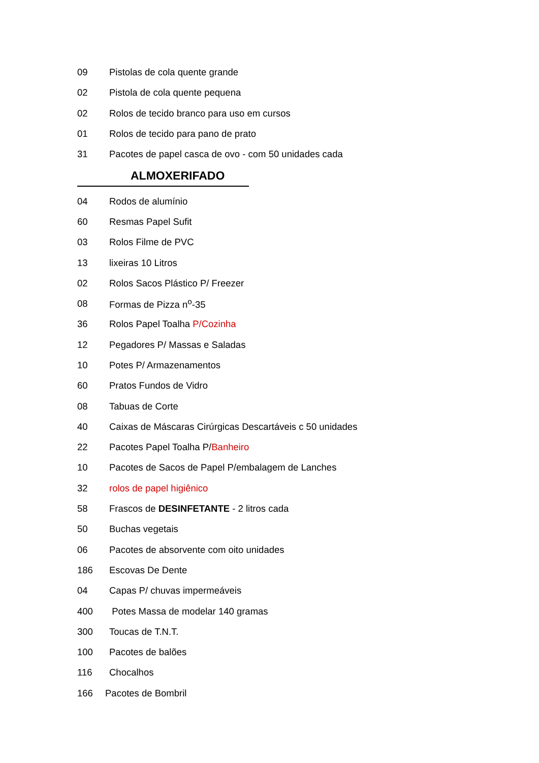09 Pistolas de cola quente grande
02 Pistola de cola quente pequena
02 Rolos de tecido branco para uso em cursos
01 Rolos de tecido para pano de prato
31 Pacotes de papel casca de ovo - com 50 unidades cada
ALMOXERIFADO
04 Rodos de alumínio
60 Resmas Papel Sufit
03 Rolos Filme de PVC
13 lixeiras 10 Litros
02 Rolos Sacos Plástico P/ Freezer
08 Formas de Pizza n<sup>o</sup>-35
36 Rolos Papel Toalha P/Cozinha
12 Pegadores P/ Massas e Saladas
10 Potes P/ Armazenamentos
60 Pratos Fundos de Vidro
08 Tabuas de Corte
40 Caixas de Máscaras Cirúrgicas Descartáveis c 50 unidades
22 Pacotes Papel Toalha P/Banheiro
10 Pacotes de Sacos de Papel P/embalagem de Lanches
32 rolos de papel higiênico
58 Frascos de DESINFETANTE - 2 litros cada
50 Buchas vegetais
06 Pacotes de absorvente com oito unidades
186 Escovas De Dente
04 Capas P/ chuvas impermeáveis
400 Potes Massa de modelar 140 gramas
300 Toucas de T.N.T.
100 Pacotes de balões
116 Chocalhos
166 Pacotes de Bombril